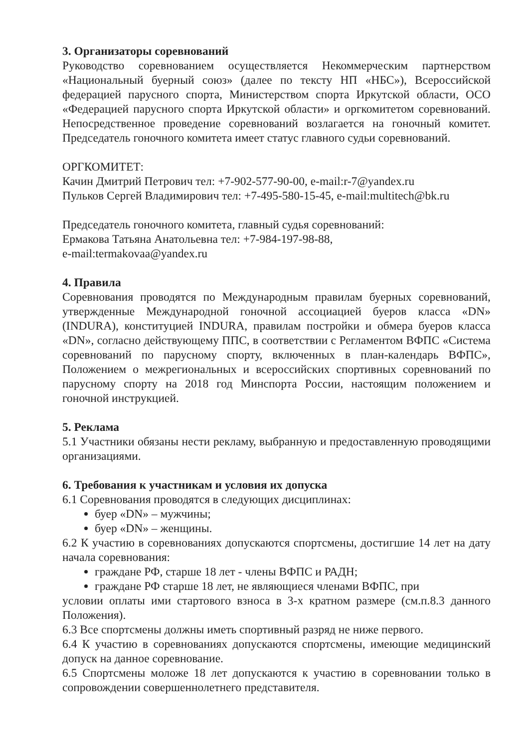3. Организаторы соревнований
Руководство соревнованием осуществляется Некоммерческим партнерством «Национальный буерный союз» (далее по тексту НП «НБС»), Всероссийской федерацией парусного спорта, Министерством спорта Иркутской области, ОСО «Федерацией парусного спорта Иркутской области» и оргкомитетом соревнований. Непосредственное проведение соревнований возлагается на гоночный комитет. Председатель гоночного комитета имеет статус главного судьи соревнований.
ОРГКОМИТЕТ:
Качин Дмитрий Петрович тел: +7-902-577-90-00, e-mail:r-7@yandex.ru
Пульков Сергей Владимирович тел: +7-495-580-15-45, e-mail:multitech@bk.ru
Председатель гоночного комитета, главный судья соревнований:
Ермакова Татьяна Анатольевна тел: +7-984-197-98-88,
e-mail:termakovaa@yandex.ru
4. Правила
Соревнования проводятся по Международным правилам буерных соревнований, утвержденные Международной гоночной ассоциацией буеров класса «DN» (INDURA), конституцией INDURA, правилам постройки и обмера буеров класса «DN», согласно действующему ППС, в соответствии с Регламентом ВФПС «Система соревнований по парусному спорту, включенных в план-календарь ВФПС», Положением о межрегиональных и всероссийских спортивных соревнований по парусному спорту на 2018 год Минспорта России, настоящим положением и гоночной инструкцией.
5. Реклама
5.1 Участники обязаны нести рекламу, выбранную и предоставленную проводящими организациями.
6. Требования к участникам и условия их допуска
6.1 Соревнования проводятся в следующих дисциплинах:
буер «DN» – мужчины;
буер «DN» – женщины.
6.2 К участию в соревнованиях допускаются спортсмены, достигшие 14 лет на дату начала соревнования:
граждане РФ, старше 18 лет - члены ВФПС и РАДН;
граждане РФ старше 18 лет, не являющиеся членами ВФПС, при
условии оплаты ими стартового взноса в 3-х кратном размере (см.п.8.3 данного Положения).
6.3 Все спортсмены должны иметь спортивный разряд не ниже первого.
6.4 К участию в соревнованиях допускаются спортсмены, имеющие медицинский допуск на данное соревнование.
6.5 Спортсмены моложе 18 лет допускаются к участию в соревновании только в сопровождении совершеннолетнего представителя.